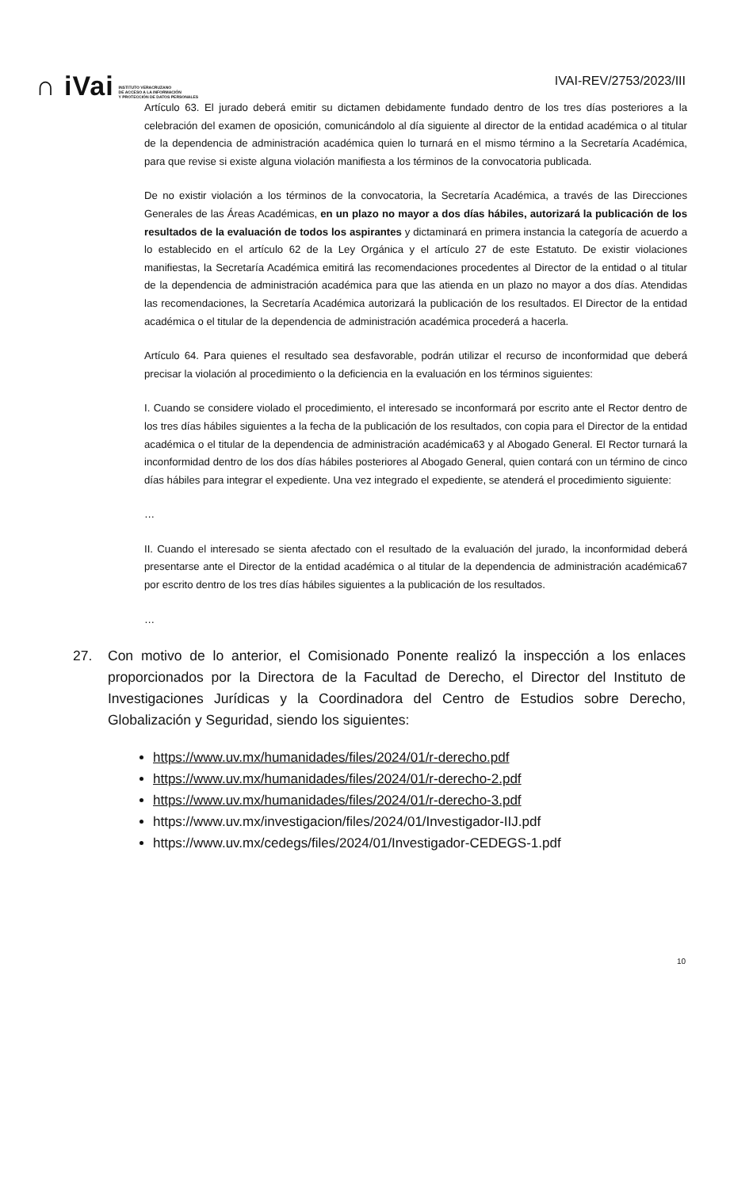∩ iVai
INSTITUTO VERACRUZANO
DE ACCESO A LA INFORMACIÓN
Y PROTECCIÓN DE DATOS PERSONALES
IVAI-REV/2753/2023/III
Artículo 63. El jurado deberá emitir su dictamen debidamente fundado dentro de los tres días posteriores a la celebración del examen de oposición, comunicándolo al día siguiente al director de la entidad académica o al titular de la dependencia de administración académica quien lo turnará en el mismo término a la Secretaría Académica, para que revise si existe alguna violación manifiesta a los términos de la convocatoria publicada.
De no existir violación a los términos de la convocatoria, la Secretaría Académica, a través de las Direcciones Generales de las Áreas Académicas, en un plazo no mayor a dos días hábiles, autorizará la publicación de los resultados de la evaluación de todos los aspirantes y dictaminará en primera instancia la categoría de acuerdo a lo establecido en el artículo 62 de la Ley Orgánica y el artículo 27 de este Estatuto. De existir violaciones manifiestas, la Secretaría Académica emitirá las recomendaciones procedentes al Director de la entidad o al titular de la dependencia de administración académica para que las atienda en un plazo no mayor a dos días. Atendidas las recomendaciones, la Secretaría Académica autorizará la publicación de los resultados. El Director de la entidad académica o el titular de la dependencia de administración académica procederá a hacerla.
Artículo 64. Para quienes el resultado sea desfavorable, podrán utilizar el recurso de inconformidad que deberá precisar la violación al procedimiento o la deficiencia en la evaluación en los términos siguientes:
I. Cuando se considere violado el procedimiento, el interesado se inconformará por escrito ante el Rector dentro de los tres días hábiles siguientes a la fecha de la publicación de los resultados, con copia para el Director de la entidad académica o el titular de la dependencia de administración académica63 y al Abogado General. El Rector turnará la inconformidad dentro de los dos días hábiles posteriores al Abogado General, quien contará con un término de cinco días hábiles para integrar el expediente. Una vez integrado el expediente, se atenderá el procedimiento siguiente:
…
II. Cuando el interesado se sienta afectado con el resultado de la evaluación del jurado, la inconformidad deberá presentarse ante el Director de la entidad académica o al titular de la dependencia de administración académica67 por escrito dentro de los tres días hábiles siguientes a la publicación de los resultados.
…
27. Con motivo de lo anterior, el Comisionado Ponente realizó la inspección a los enlaces proporcionados por la Directora de la Facultad de Derecho, el Director del Instituto de Investigaciones Jurídicas y la Coordinadora del Centro de Estudios sobre Derecho, Globalización y Seguridad, siendo los siguientes:
https://www.uv.mx/humanidades/files/2024/01/r-derecho.pdf
https://www.uv.mx/humanidades/files/2024/01/r-derecho-2.pdf
https://www.uv.mx/humanidades/files/2024/01/r-derecho-3.pdf
https://www.uv.mx/investigacion/files/2024/01/Investigador-IIJ.pdf
https://www.uv.mx/cedegs/files/2024/01/Investigador-CEDEGS-1.pdf
10